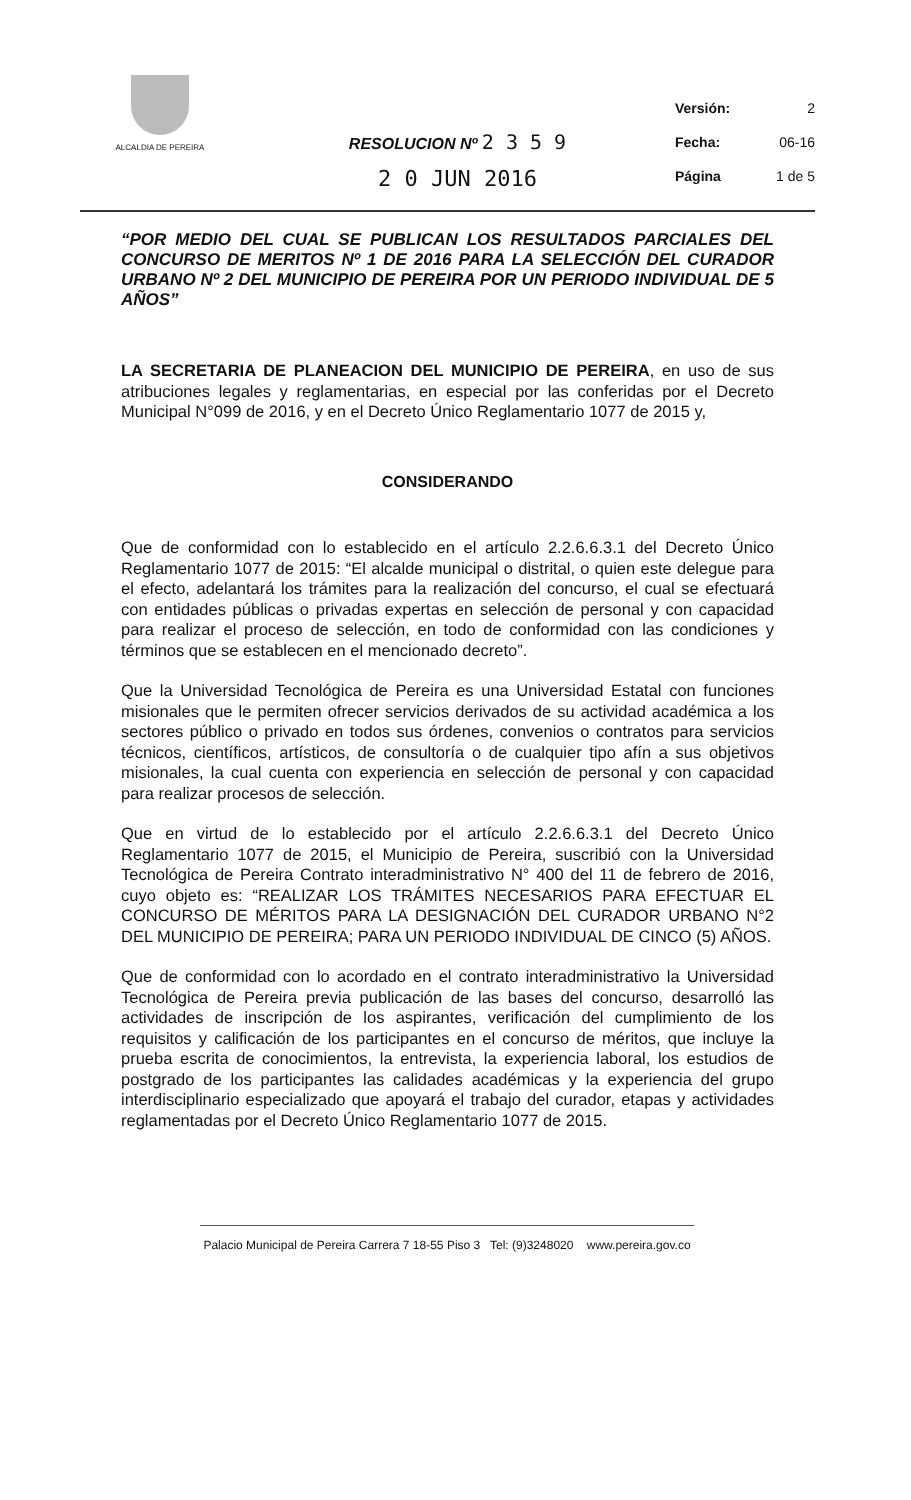ALCALDIA DE PEREIRA
RESOLUCION Nº 2 3 5 9
2 0 JUN 2016
Versión: 2
Fecha: 06-16
Página 1 de 5
“POR MEDIO DEL CUAL SE PUBLICAN LOS RESULTADOS PARCIALES DEL CONCURSO DE MERITOS Nº 1 DE 2016 PARA LA SELECCIÓN DEL CURADOR URBANO Nº 2 DEL MUNICIPIO DE PEREIRA POR UN PERIODO INDIVIDUAL DE 5 AÑOS”
LA SECRETARIA DE PLANEACION DEL MUNICIPIO DE PEREIRA, en uso de sus atribuciones legales y reglamentarias, en especial por las conferidas por el Decreto Municipal N°099 de 2016, y en el Decreto Único Reglamentario 1077 de 2015 y,
CONSIDERANDO
Que de conformidad con lo establecido en el artículo 2.2.6.6.3.1 del Decreto Único Reglamentario 1077 de 2015: “El alcalde municipal o distrital, o quien este delegue para el efecto, adelantará los trámites para la realización del concurso, el cual se efectuará con entidades públicas o privadas expertas en selección de personal y con capacidad para realizar el proceso de selección, en todo de conformidad con las condiciones y términos que se establecen en el mencionado decreto”.
Que la Universidad Tecnológica de Pereira es una Universidad Estatal con funciones misionales que le permiten ofrecer servicios derivados de su actividad académica a los sectores público o privado en todos sus órdenes, convenios o contratos para servicios técnicos, científicos, artísticos, de consultoría o de cualquier tipo afín a sus objetivos misionales, la cual cuenta con experiencia en selección de personal y con capacidad para realizar procesos de selección.
Que en virtud de lo establecido por el artículo 2.2.6.6.3.1 del Decreto Único Reglamentario 1077 de 2015, el Municipio de Pereira, suscribió con la Universidad Tecnológica de Pereira Contrato interadministrativo N° 400 del 11 de febrero de 2016, cuyo objeto es: “REALIZAR LOS TRÁMITES NECESARIOS PARA EFECTUAR EL CONCURSO DE MÉRITOS PARA LA DESIGNACIÓN DEL CURADOR URBANO N°2 DEL MUNICIPIO DE PEREIRA; PARA UN PERIODO INDIVIDUAL DE CINCO (5) AÑOS.
Que de conformidad con lo acordado en el contrato interadministrativo la Universidad Tecnológica de Pereira previa publicación de las bases del concurso, desarrolló las actividades de inscripción de los aspirantes, verificación del cumplimiento de los requisitos y calificación de los participantes en el concurso de méritos, que incluye la prueba escrita de conocimientos, la entrevista, la experiencia laboral, los estudios de postgrado de los participantes las calidades académicas y la experiencia del grupo interdisciplinario especializado que apoyará el trabajo del curador, etapas y actividades reglamentadas por el Decreto Único Reglamentario 1077 de 2015.
Palacio Municipal de Pereira Carrera 7 18-55 Piso 3 Tel: (9)3248020 www.pereira.gov.co